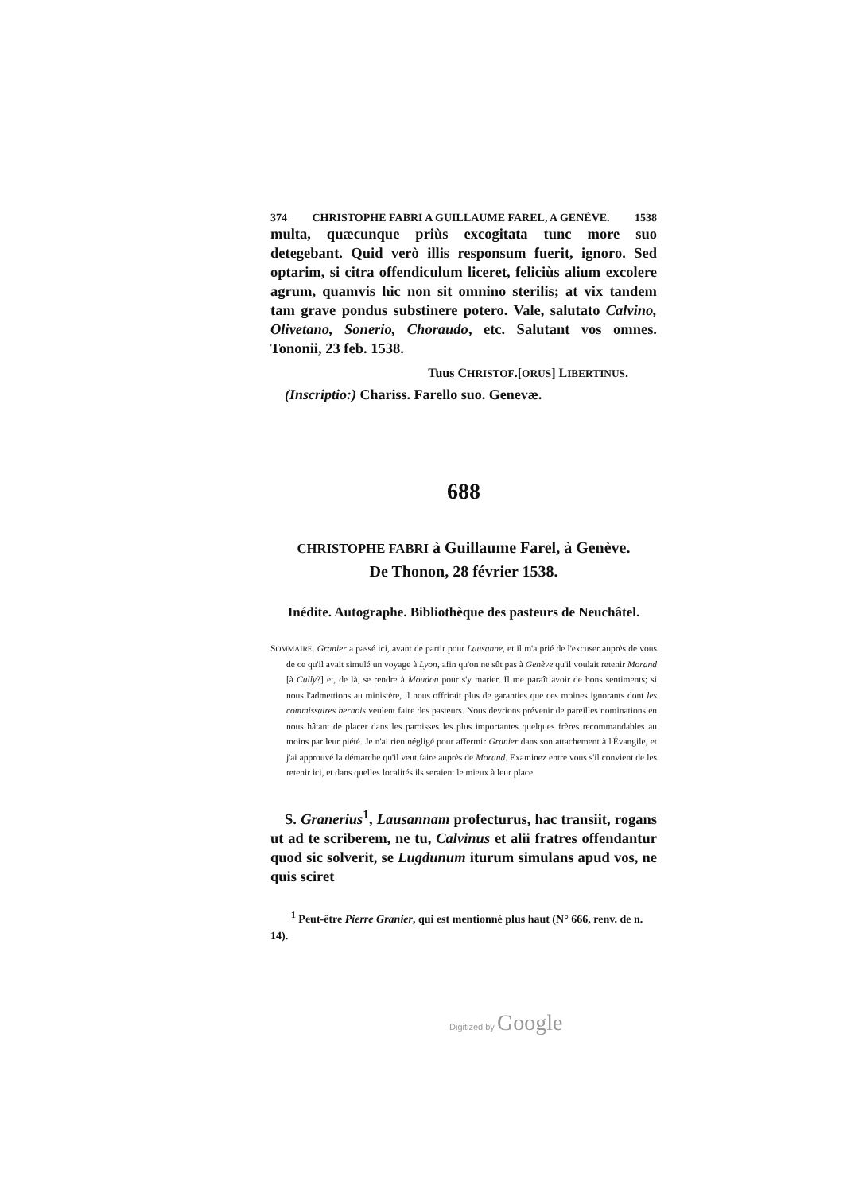374 CHRISTOPHE FABRI A GUILLAUME FAREL, A GENÈVE. 1538
multa, quæcunque priùs excogitata tunc more suo detegebant. Quid verò illis responsum fuerit, ignoro. Sed optarim, si citra offendiculum liceret, feliciùs alium excolere agrum, quamvis hic non sit omnino sterilis; at vix tandem tam grave pondus substinere potero. Vale, salutato Calvino, Olivetano, Sonerio, Choraudo, etc. Salutant vos omnes. Tononii, 23 feb. 1538.
Tuus CHRISTOF.[ORUS] LIBERTINUS.
(Inscriptio:) Chariss. Farello suo. Genevæ.
688
CHRISTOPHE FABRI à Guillaume Farel, à Genève.
De Thonon, 28 février 1538.
Inédite. Autographe. Bibliothèque des pasteurs de Neuchâtel.
SOMMAIRE. Granier a passé ici, avant de partir pour Lausanne, et il m'a prié de l'excuser auprès de vous de ce qu'il avait simulé un voyage à Lyon, afin qu'on ne sût pas à Genève qu'il voulait retenir Morand [à Cully?] et, de là, se rendre à Moudon pour s'y marier. Il me paraît avoir de bons sentiments; si nous l'admettions au ministère, il nous offrirait plus de garanties que ces moines ignorants dont les commissaires bernois veulent faire des pasteurs. Nous devrions prévenir de pareilles nominations en nous hâtant de placer dans les paroisses les plus importantes quelques frères recommandables au moins par leur piété. Je n'ai rien négligé pour affermir Granier dans son attachement à l'Évangile, et j'ai approuvé la démarche qu'il veut faire auprès de Morand. Examinez entre vous s'il convient de les retenir ici, et dans quelles localités ils seraient le mieux à leur place.
S. Granerius<sup>1</sup>, Lausannam profecturus, hac transiit, rogans ut ad te scriberem, ne tu, Calvinus et alii fratres offendantur quod sic solverit, se Lugdunum iturum simulans apud vos, ne quis sciret
<sup>1</sup> Peut-être Pierre Granier, qui est mentionné plus haut (N° 666, renv. de n. 14).
Digitized by Google